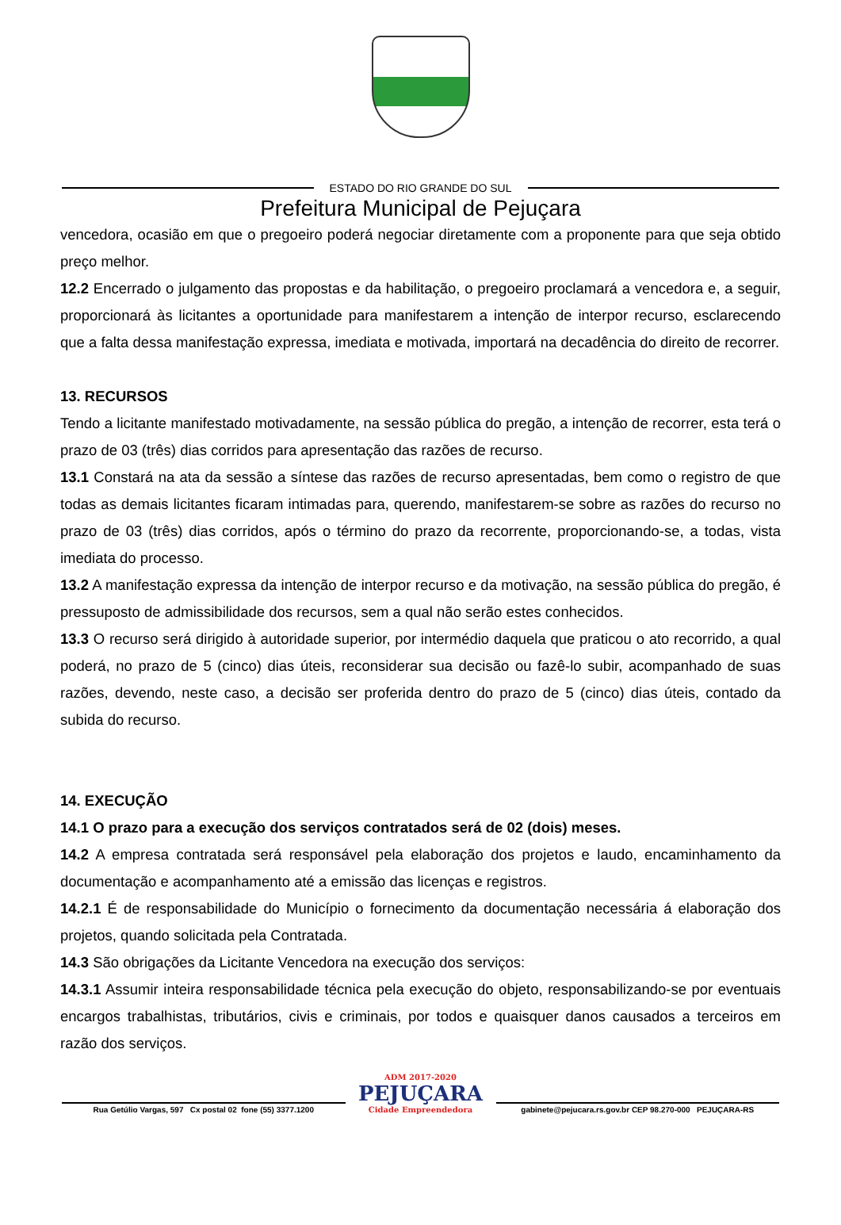ESTADO DO RIO GRANDE DO SUL
Prefeitura Municipal de Pejuçara
vencedora, ocasião em que o pregoeiro poderá negociar diretamente com a proponente para que seja obtido preço melhor.
12.2 Encerrado o julgamento das propostas e da habilitação, o pregoeiro proclamará a vencedora e, a seguir, proporcionará às licitantes a oportunidade para manifestarem a intenção de interpor recurso, esclarecendo que a falta dessa manifestação expressa, imediata e motivada, importará na decadência do direito de recorrer.
13. RECURSOS
Tendo a licitante manifestado motivadamente, na sessão pública do pregão, a intenção de recorrer, esta terá o prazo de 03 (três) dias corridos para apresentação das razões de recurso.
13.1 Constará na ata da sessão a síntese das razões de recurso apresentadas, bem como o registro de que todas as demais licitantes ficaram intimadas para, querendo, manifestarem-se sobre as razões do recurso no prazo de 03 (três) dias corridos, após o término do prazo da recorrente, proporcionando-se, a todas, vista imediata do processo.
13.2 A manifestação expressa da intenção de interpor recurso e da motivação, na sessão pública do pregão, é pressuposto de admissibilidade dos recursos, sem a qual não serão estes conhecidos.
13.3 O recurso será dirigido à autoridade superior, por intermédio daquela que praticou o ato recorrido, a qual poderá, no prazo de 5 (cinco) dias úteis, reconsiderar sua decisão ou fazê-lo subir, acompanhado de suas razões, devendo, neste caso, a decisão ser proferida dentro do prazo de 5 (cinco) dias úteis, contado da subida do recurso.
14. EXECUÇÃO
14.1 O prazo para a execução dos serviços contratados será de 02 (dois) meses.
14.2 A empresa contratada será responsável pela elaboração dos projetos e laudo, encaminhamento da documentação e acompanhamento até a emissão das licenças e registros.
14.2.1 É de responsabilidade do Município o fornecimento da documentação necessária á elaboração dos projetos, quando solicitada pela Contratada.
14.3 São obrigações da Licitante Vencedora na execução dos serviços:
14.3.1 Assumir inteira responsabilidade técnica pela execução do objeto, responsabilizando-se por eventuais encargos trabalhistas, tributários, civis e criminais, por todos e quaisquer danos causados a terceiros em razão dos serviços.
Rua Getúlio Vargas, 597 Cx postal 02 fone (55) 3377.1200
ADM 2017-2020
PEJUÇARA
Cidade Empreendedora
gabinete@pejucara.rs.gov.br CEP 98.270-000 PEJUÇARA-RS